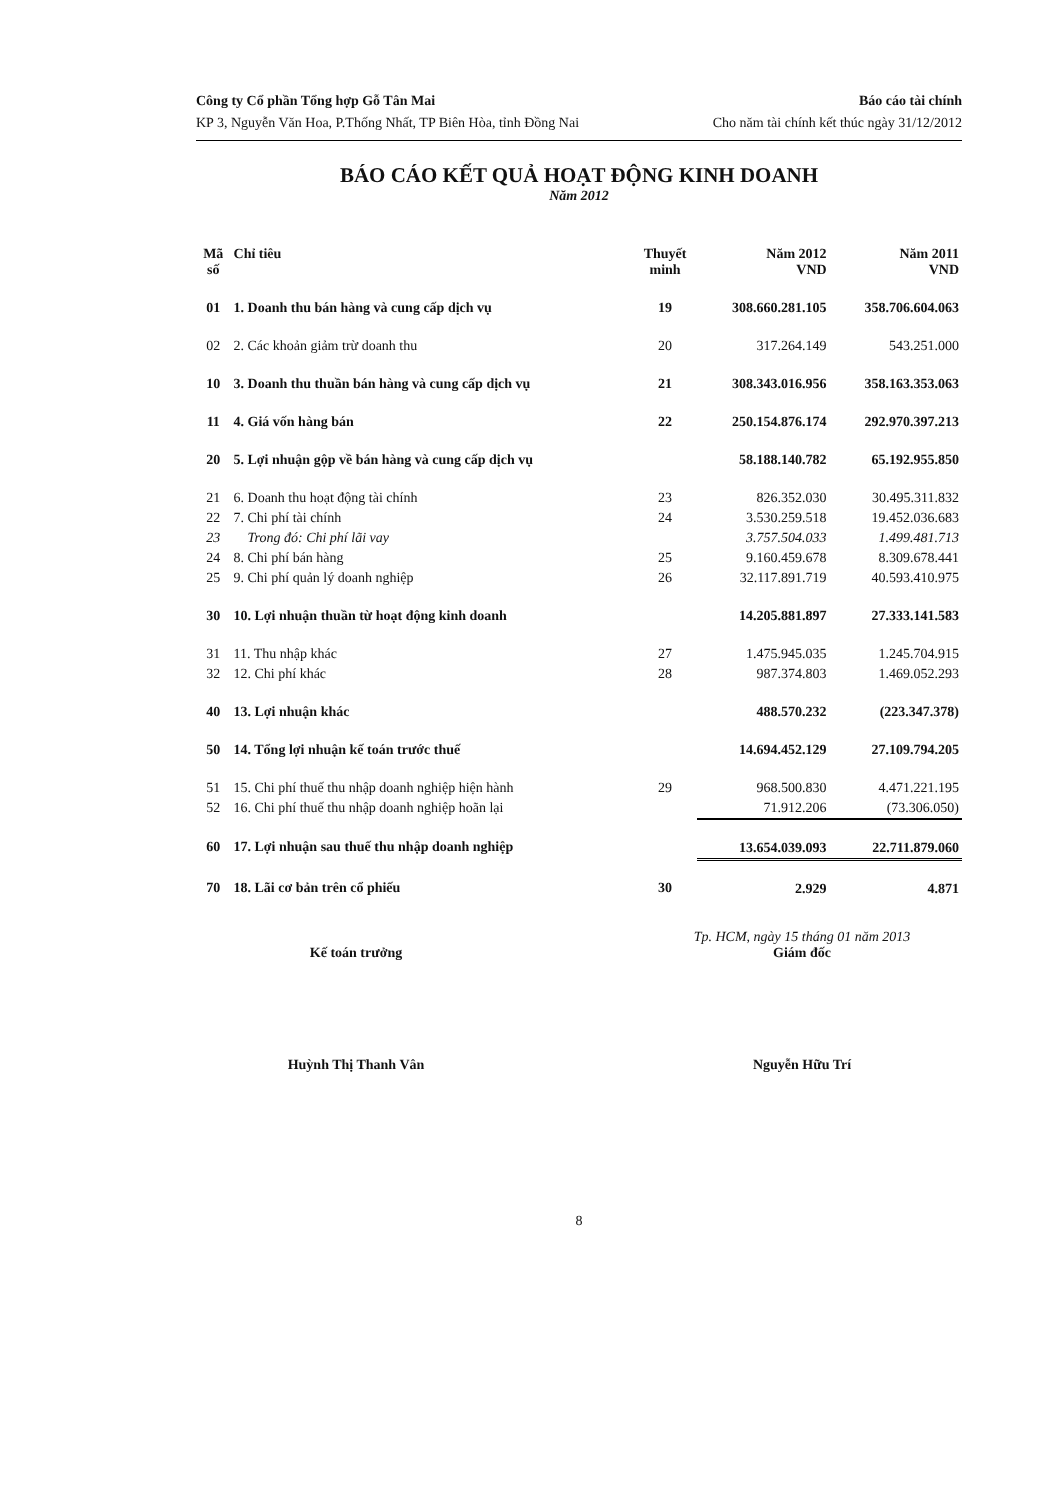Công ty Cổ phần Tổng hợp Gỗ Tân Mai
KP 3, Nguyễn Văn Hoa, P.Thống Nhất, TP Biên Hòa, tỉnh Đồng Nai
Báo cáo tài chính
Cho năm tài chính kết thúc ngày 31/12/2012
BÁO CÁO KẾT QUẢ HOẠT ĐỘNG KINH DOANH
Năm 2012
| Mã số | Chỉ tiêu | Thuyết minh | Năm 2012 VND | Năm 2011 VND |
| --- | --- | --- | --- | --- |
| 01 | 1. Doanh thu bán hàng và cung cấp dịch vụ | 19 | 308.660.281.105 | 358.706.604.063 |
| 02 | 2. Các khoản giảm trừ doanh thu | 20 | 317.264.149 | 543.251.000 |
| 10 | 3. Doanh thu thuần bán hàng và cung cấp dịch vụ | 21 | 308.343.016.956 | 358.163.353.063 |
| 11 | 4. Giá vốn hàng bán | 22 | 250.154.876.174 | 292.970.397.213 |
| 20 | 5. Lợi nhuận gộp về bán hàng và cung cấp dịch vụ | | 58.188.140.782 | 65.192.955.850 |
| 21 | 6. Doanh thu hoạt động tài chính | 23 | 826.352.030 | 30.495.311.832 |
| 22 | 7. Chi phí tài chính | 24 | 3.530.259.518 | 19.452.036.683 |
| 23 | Trong đó: Chi phí lãi vay | | 3.757.504.033 | 1.499.481.713 |
| 24 | 8. Chi phí bán hàng | 25 | 9.160.459.678 | 8.309.678.441 |
| 25 | 9. Chi phí quản lý doanh nghiệp | 26 | 32.117.891.719 | 40.593.410.975 |
| 30 | 10. Lợi nhuận thuần từ hoạt động kinh doanh | | 14.205.881.897 | 27.333.141.583 |
| 31 | 11. Thu nhập khác | 27 | 1.475.945.035 | 1.245.704.915 |
| 32 | 12. Chi phí khác | 28 | 987.374.803 | 1.469.052.293 |
| 40 | 13. Lợi nhuận khác | | 488.570.232 | (223.347.378) |
| 50 | 14. Tổng lợi nhuận kế toán trước thuế | | 14.694.452.129 | 27.109.794.205 |
| 51 | 15. Chi phí thuế thu nhập doanh nghiệp hiện hành | 29 | 968.500.830 | 4.471.221.195 |
| 52 | 16. Chi phí thuế thu nhập doanh nghiệp hoãn lại | | 71.912.206 | (73.306.050) |
| 60 | 17. Lợi nhuận sau thuế thu nhập doanh nghiệp | | 13.654.039.093 | 22.711.879.060 |
| 70 | 18. Lãi cơ bản trên cổ phiếu | 30 | 2.929 | 4.871 |
Kế toán trưởng
Huỳnh Thị Thanh Vân
Tp. HCM, ngày 15 tháng 01 năm 2013
Giám đốc
Nguyễn Hữu Trí
8